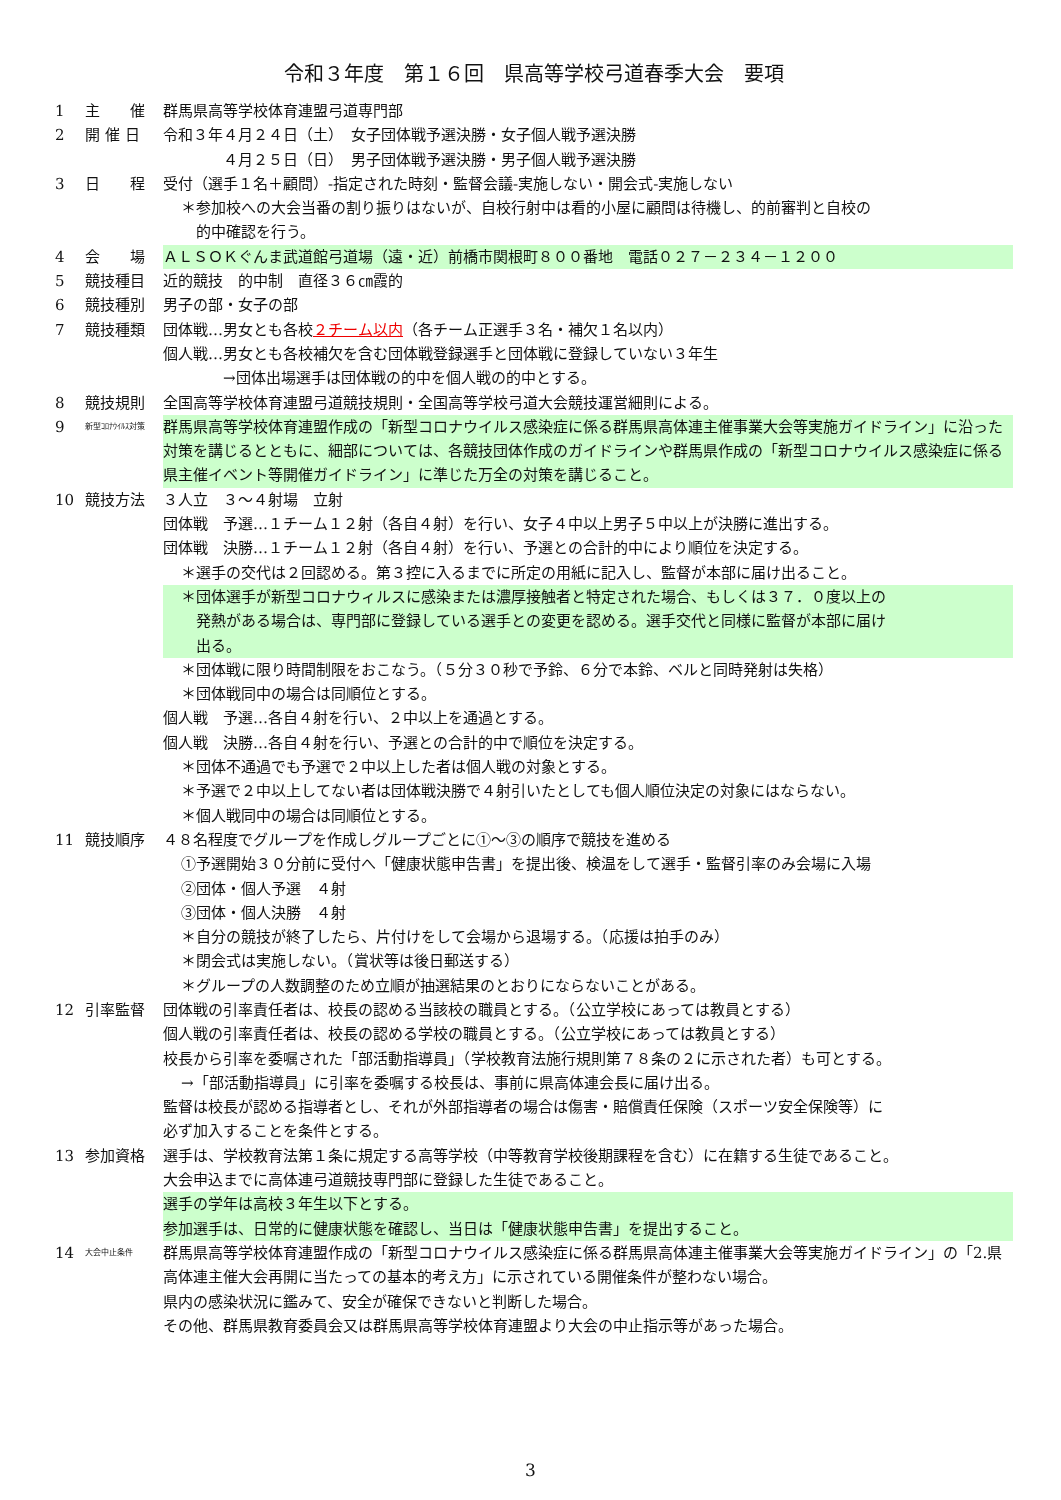令和３年度　第１６回　県高等学校弓道春季大会　要項
1 主　　催 群馬県高等学校体育連盟弓道専門部
2 開 催 日 令和３年４月２４日（土）　女子団体戦予選決勝・女子個人戦予選決勝
　　　　４月２５日（日）　男子団体戦予選決勝・男子個人戦予選決勝
3 日　　程 受付（選手１名＋顧問）-指定された時刻・監督会議-実施しない・開会式-実施しない
＊参加校への大会当番の割り振りはないが、自校行射中は看的小屋に顧問は待機し、的前審判と自校の
　的中確認を行う。
4 会　　場 ＡＬＳＯＫぐんま武道館弓道場（遠・近）前橋市関根町８００番地　電話０２７－２３４－１２００
5 競技種目 近的競技　的中制　直径３６㎝霞的
6 競技種別 男子の部・女子の部
7 競技種類 団体戦…男女とも各校２チーム以内（各チーム正選手３名・補欠１名以内）
個人戦…男女とも各校補欠を含む団体戦登録選手と団体戦に登録していない３年生
　　　　→団体出場選手は団体戦の的中を個人戦の的中とする。
8 競技規則 全国高等学校体育連盟弓道競技規則・全国高等学校弓道大会競技運営細則による。
9
新型ｺﾛﾅｳｲﾙｽ対策
群馬県高等学校体育連盟作成の「新型コロナウイルス感染症に係る群馬県高体連主催事業大会等実施ガイドライン」に沿った対策を講じるとともに、細部については、各競技団体作成のガイドラインや群馬県作成の「新型コロナウイルス感染症に係る県主催イベント等開催ガイドライン」に準じた万全の対策を講じること。
10 競技方法 ３人立　３～４射場　立射
団体戦　予選…１チーム１２射（各自４射）を行い、女子４中以上男子５中以上が決勝に進出する。
団体戦　決勝…１チーム１２射（各自４射）を行い、予選との合計的中により順位を決定する。
＊選手の交代は２回認める。第３控に入るまでに所定の用紙に記入し、監督が本部に届け出ること。
＊団体選手が新型コロナウィルスに感染または濃厚接触者と特定された場合、もしくは３７．０度以上の
　発熱がある場合は、専門部に登録している選手との変更を認める。選手交代と同様に監督が本部に届け
　出る。
＊団体戦に限り時間制限をおこなう。（５分３０秒で予鈴、６分で本鈴、ベルと同時発射は失格）
＊団体戦同中の場合は同順位とする。
個人戦　予選…各自４射を行い、２中以上を通過とする。
個人戦　決勝…各自４射を行い、予選との合計的中で順位を決定する。
＊団体不通過でも予選で２中以上した者は個人戦の対象とする。
＊予選で２中以上してない者は団体戦決勝で４射引いたとしても個人順位決定の対象にはならない。
＊個人戦同中の場合は同順位とする。
11 競技順序 ４８名程度でグループを作成しグループごとに①～③の順序で競技を進める
①予選開始３０分前に受付へ「健康状態申告書」を提出後、検温をして選手・監督引率のみ会場に入場
②団体・個人予選　４射
③団体・個人決勝　４射
＊自分の競技が終了したら、片付けをして会場から退場する。（応援は拍手のみ）
＊閉会式は実施しない。（賞状等は後日郵送する）
＊グループの人数調整のため立順が抽選結果のとおりにならないことがある。
12 引率監督 団体戦の引率責任者は、校長の認める当該校の職員とする。（公立学校にあっては教員とする）
個人戦の引率責任者は、校長の認める学校の職員とする。（公立学校にあっては教員とする）
校長から引率を委嘱された「部活動指導員」（学校教育法施行規則第７８条の２に示された者）も可とする。
→「部活動指導員」に引率を委嘱する校長は、事前に県高体連会長に届け出る。
監督は校長が認める指導者とし、それが外部指導者の場合は傷害・賠償責任保険（スポーツ安全保険等）に
必ず加入することを条件とする。
13 参加資格 選手は、学校教育法第１条に規定する高等学校（中等教育学校後期課程を含む）に在籍する生徒であること。
大会申込までに高体連弓道競技専門部に登録した生徒であること。
選手の学年は高校３年生以下とする。
参加選手は、日常的に健康状態を確認し、当日は「健康状態申告書」を提出すること。
14
大会中止条件
群馬県高等学校体育連盟作成の「新型コロナウイルス感染症に係る群馬県高体連主催事業大会等実施ガイドライン」の「2.県高体連主催大会再開に当たっての基本的考え方」に示されている開催条件が整わない場合。
県内の感染状況に鑑みて、安全が確保できないと判断した場合。
その他、群馬県教育委員会又は群馬県高等学校体育連盟より大会の中止指示等があった場合。
3